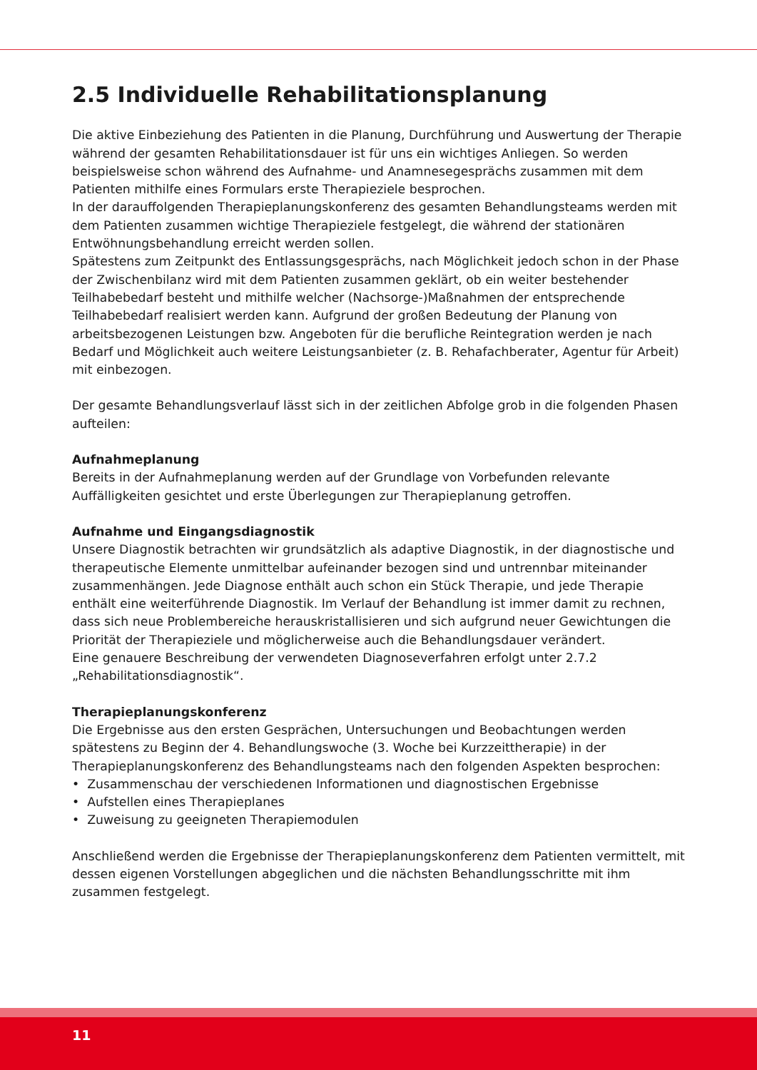2.5 Individuelle Rehabilitationsplanung
Die aktive Einbeziehung des Patienten in die Planung, Durchführung und Auswertung der Therapie während der gesamten Rehabilitationsdauer ist für uns ein wichtiges Anliegen. So werden beispielsweise schon während des Aufnahme- und Anamnesegesprächs zusammen mit dem Patienten mithilfe eines Formulars erste Therapieziele besprochen.
In der darauffolgenden Therapieplanungskonferenz des gesamten Behandlungsteams werden mit dem Patienten zusammen wichtige Therapieziele festgelegt, die während der stationären Entwöhnungsbehandlung erreicht werden sollen.
Spätestens zum Zeitpunkt des Entlassungsgesprächs, nach Möglichkeit jedoch schon in der Phase der Zwischenbilanz wird mit dem Patienten zusammen geklärt, ob ein weiter bestehender Teilhabebedarf besteht und mithilfe welcher (Nachsorge-)Maßnahmen der entsprechende Teilhabebedarf realisiert werden kann. Aufgrund der großen Bedeutung der Planung von arbeitsbezogenen Leistungen bzw. Angeboten für die berufliche Reintegration werden je nach Bedarf und Möglichkeit auch weitere Leistungsanbieter (z. B. Rehafachberater, Agentur für Arbeit) mit einbezogen.
Der gesamte Behandlungsverlauf lässt sich in der zeitlichen Abfolge grob in die folgenden Phasen aufteilen:
Aufnahmeplanung
Bereits in der Aufnahmeplanung werden auf der Grundlage von Vorbefunden relevante Auffälligkeiten gesichtet und erste Überlegungen zur Therapieplanung getroffen.
Aufnahme und Eingangsdiagnostik
Unsere Diagnostik betrachten wir grundsätzlich als adaptive Diagnostik, in der diagnostische und therapeutische Elemente unmittelbar aufeinander bezogen sind und untrennbar miteinander zusammenhängen. Jede Diagnose enthält auch schon ein Stück Therapie, und jede Therapie enthält eine weiterführende Diagnostik. Im Verlauf der Behandlung ist immer damit zu rechnen, dass sich neue Problembereiche herauskristallisieren und sich aufgrund neuer Gewichtungen die Priorität der Therapieziele und möglicherweise auch die Behandlungsdauer verändert.
Eine genauere Beschreibung der verwendeten Diagnoseverfahren erfolgt unter 2.7.2 „Rehabilitationsdiagnostik“.
Therapieplanungskonferenz
Die Ergebnisse aus den ersten Gesprächen, Untersuchungen und Beobachtungen werden spätestens zu Beginn der 4. Behandlungswoche (3. Woche bei Kurzzeittherapie) in der Therapieplanungskonferenz des Behandlungsteams nach den folgenden Aspekten besprochen:
• Zusammenschau der verschiedenen Informationen und diagnostischen Ergebnisse
• Aufstellen eines Therapieplanes
• Zuweisung zu geeigneten Therapiemodulen
Anschließend werden die Ergebnisse der Therapieplanungskonferenz dem Patienten vermittelt, mit dessen eigenen Vorstellungen abgeglichen und die nächsten Behandlungsschritte mit ihm zusammen festgelegt.
11